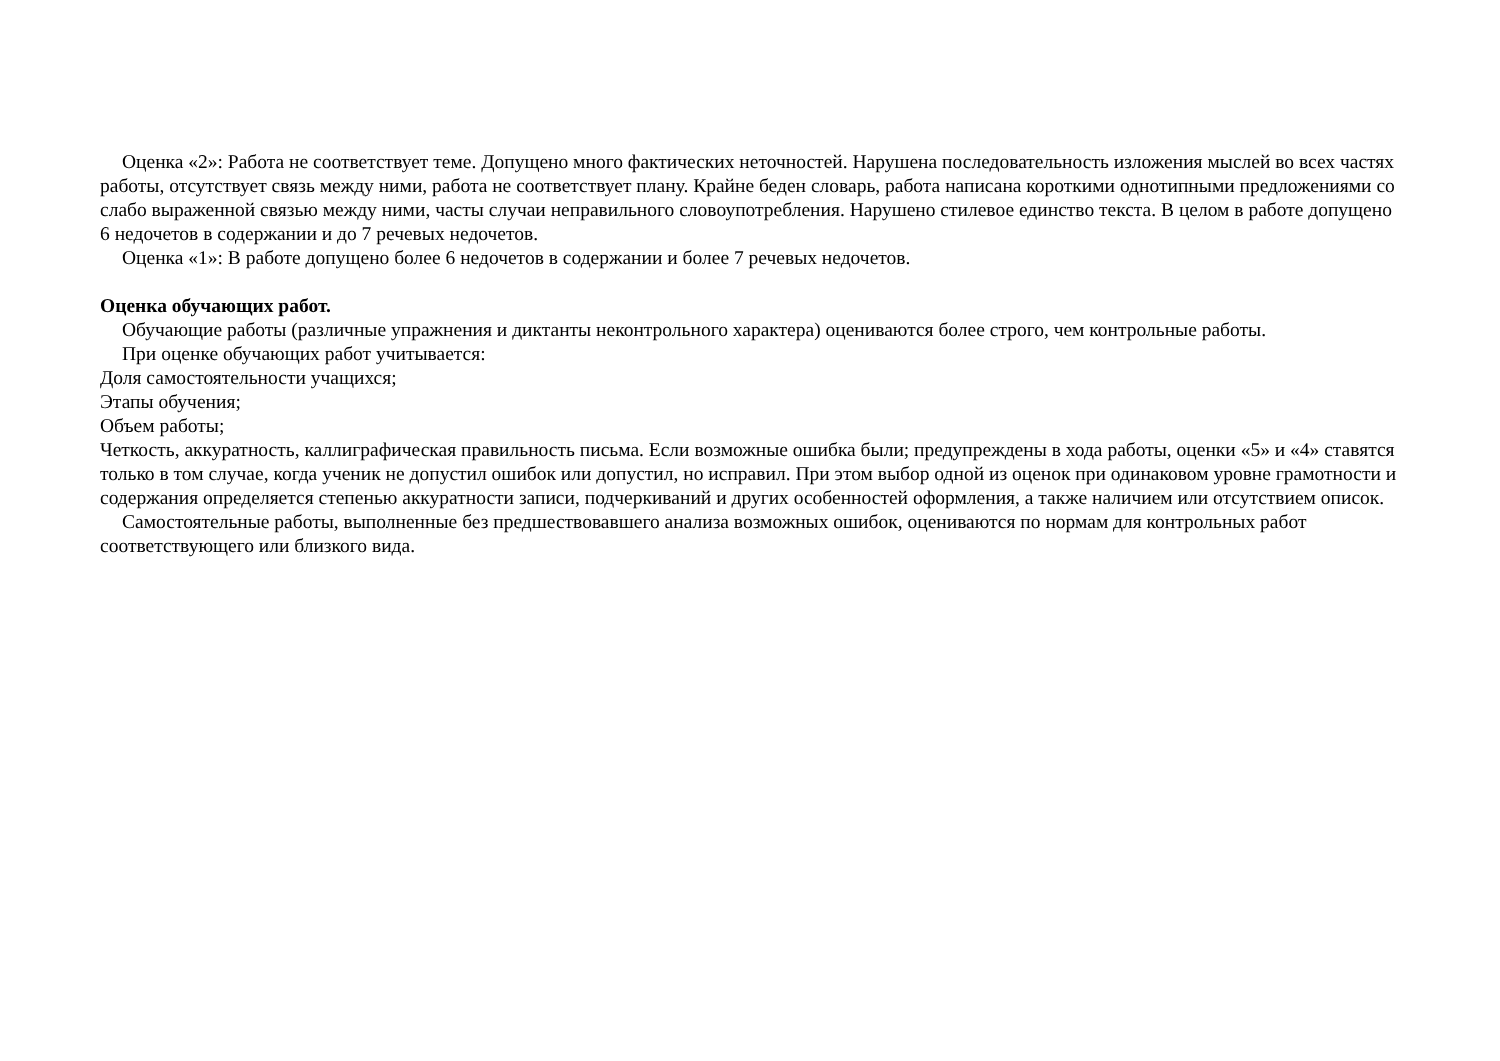Оценка «2»: Работа не соответствует теме. Допущено много фактических неточностей. Нарушена последовательность изложения мыслей во всех частях работы, отсутствует связь между ними, работа не соответствует плану. Крайне беден словарь, работа написана короткими однотипными предложениями со слабо выраженной связью между ними, часты случаи неправильного словоупотребления. Нарушено стилевое единство текста. В целом в работе допущено 6 недочетов в содержании и до 7 речевых недочетов.
Оценка «1»: В работе допущено более 6 недочетов в содержании и более 7 речевых недочетов.
Оценка обучающих работ.
Обучающие работы (различные упражнения и диктанты неконтрольного характера) оцениваются более строго, чем контрольные работы.
При оценке обучающих работ учитывается:
Доля самостоятельности учащихся;
Этапы обучения;
Объем работы;
Четкость, аккуратность, каллиграфическая правильность письма. Если возможные ошибка были; предупреждены в хода работы, оценки «5» и «4» ставятся только в том случае, когда ученик не допустил ошибок или допустил, но исправил. При этом выбор одной из оценок при одинаковом уровне грамотности и содержания определяется степенью аккуратности записи, подчеркиваний и других особенностей оформления, а также наличием или отсутствием описок.
Самостоятельные работы, выполненные без предшествовавшего анализа возможных ошибок, оцениваются по нормам для контрольных работ соответствующего или близкого вида.